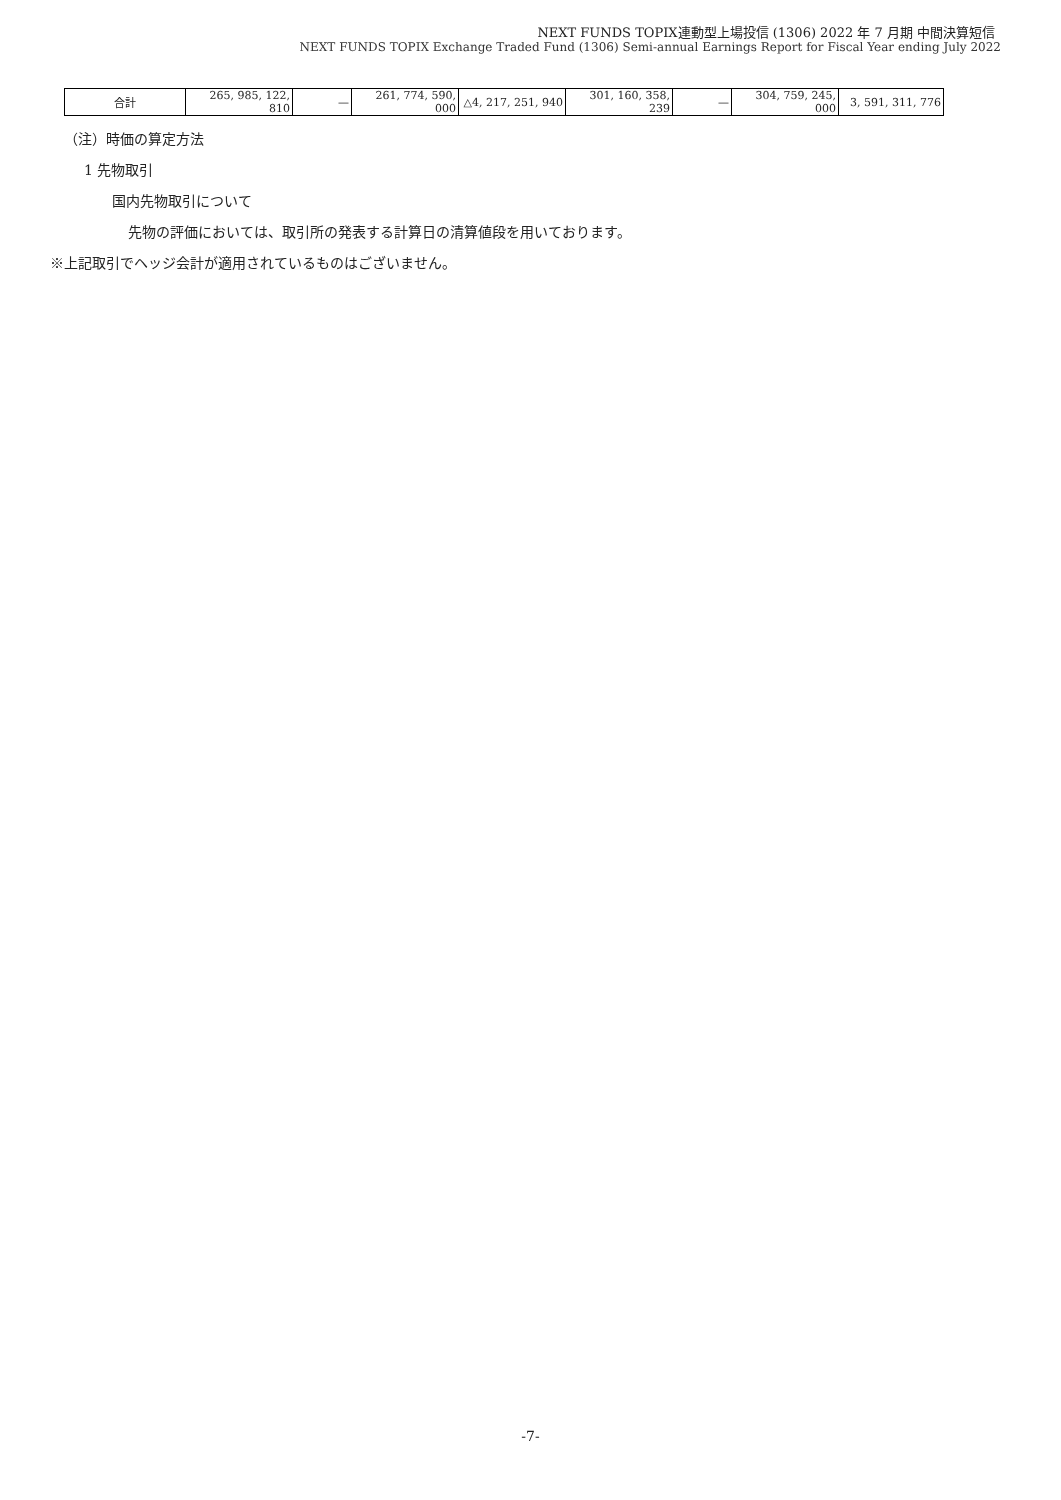NEXT FUNDS TOPIX連動型上場投信 (1306) 2022 年 7 月期 中間決算短信
NEXT FUNDS TOPIX Exchange Traded Fund (1306) Semi-annual Earnings Report for Fiscal Year ending July 2022
| 合計 | 265, 985, 122, 810 | — | 261, 774, 590, 000 | △4, 217, 251, 940 | 301, 160, 358, 239 | — | 304, 759, 245, 000 | 3, 591, 311, 776 |
（注）時価の算定方法
1 先物取引
国内先物取引について
先物の評価においては、取引所の発表する計算日の清算値段を用いております。
※上記取引でヘッジ会計が適用されているものはございません。
-7-